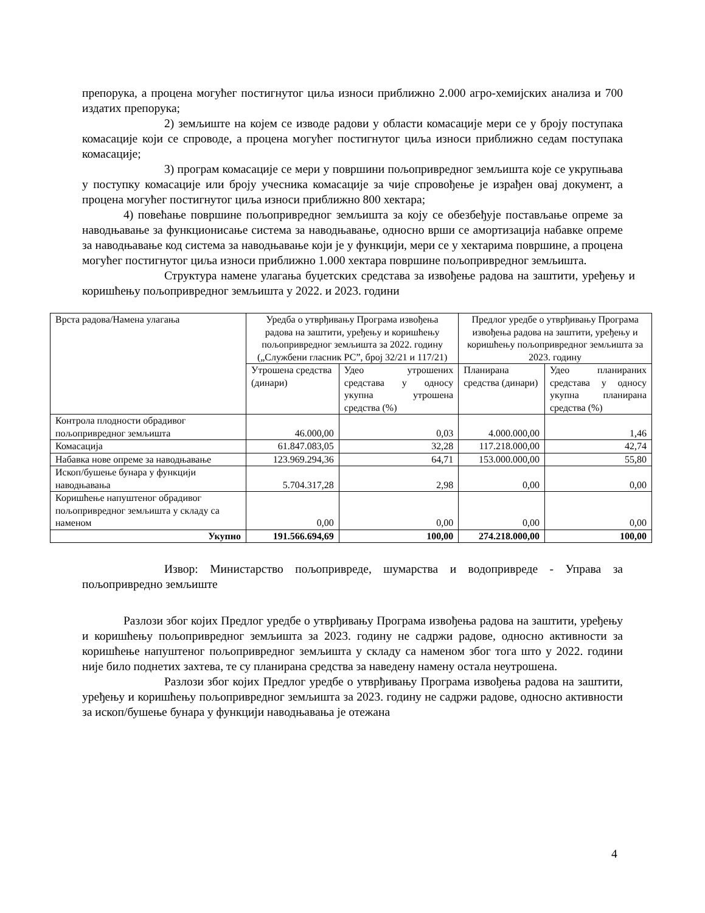препорука, а процена могућег постигнутог циља износи приближно 2.000 агро-хемијских анализа и 700 издатих препорука;
2) земљиште на којем се изводе радови у области комасације мери се у броју поступака комасације који се спроводе, а процена могућег постигнутог циља износи приближно седам поступака комасације;
3) програм комасације се мери у површини пољопривредног земљишта које се укрупњава у поступку комасације или броју учесника комасације за чије спровођење је израђен овај документ, а процена могућег постигнутог циља износи приближно 800 хектара;
4) повећање површине пољопривредног земљишта за коју се обезбеђује постављање опреме за наводњавање за функционисање система за наводњавање, односно врши се амортизација набавке опреме за наводњавање код система за наводњавање који је у функцији, мери се у хектарима површине, а процена могућег постигнутог циља износи приближно 1.000 хектара површине пољопривредног земљишта.
Структура намене улагања буџетских средстава за извођење радова на заштити, уређењу и коришћењу пољопривредног земљишта у 2022. и 2023. години
| Врста радова/Намена улагања | Уредба о утврђивању Програма извођења радова на заштити, уређењу и коришћењу пољопривредног земљишта за 2022. годину („Службени гласник РС”, број 32/21 и 117/21) | | Предлог уредбе о утврђивању Програма извођења радова на заштити, уређењу и коришћењу пољопривредног земљишта за 2023. годину | |
| | Утрошена средства (динари) | Удео утрошених средстава у односу укупна утрошена средства (%) | Планирана средства (динари) | Удео планираних средстава у односу укупна планирана средства (%) |
| Контрола плодности обрадивог пољопривредног земљишта | 46.000,00 | 0,03 | 4.000.000,00 | 1,46 |
| Комасација | 61.847.083,05 | 32,28 | 117.218.000,00 | 42,74 |
| Набавка нове опреме за наводњавање | 123.969.294,36 | 64,71 | 153.000.000,00 | 55,80 |
| Ископ/бушење бунара у функцији наводњавања | 5.704.317,28 | 2,98 | 0,00 | 0,00 |
| Коришћење напуштеног обрадивог пољопривредног земљишта у складу са наменом | 0,00 | 0,00 | 0,00 | 0,00 |
| Укупно | 191.566.694,69 | 100,00 | 274.218.000,00 | 100,00 |
Извор: Министарство пољопривреде, шумарства и водопривреде - Управа за пољопривредно земљиште
Разлози због којих Предлог уредбе о утврђивању Програма извођења радова на заштити, уређењу и коришћењу пољопривредног земљишта за 2023. годину не садржи радове, односно активности за коришћење напуштеног пољопривредног земљишта у складу са наменом због тога што у 2022. години није било поднетих захтева, те су планирана средства за наведену намену остала неутрошена.
Разлози због којих Предлог уредбе о утврђивању Програма извођења радова на заштити, уређењу и коришћењу пољопривредног земљишта за 2023. годину не садржи радове, односно активности за ископ/бушење бунара у функцији наводњавања је отежана
4